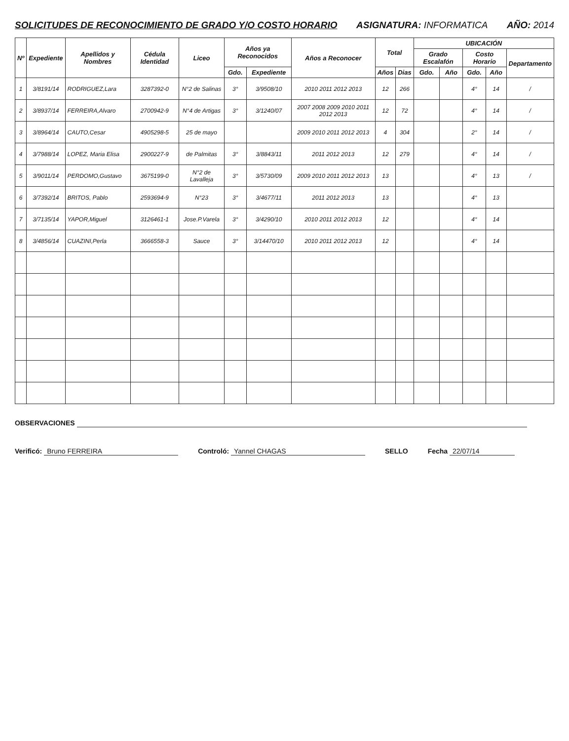SOLICITUDES DE RECONOCIMIENTO DE GRADO Y/O COSTO HORARIO ASIGNATURA: INFORMATICA AÑO: 2014
| Nº | Expediente | Apellidos y Nombres | Cédula Identidad | Liceo | Años ya Reconocidos | | Años a Reconocer | Total | | UBICACIÓN | | | | |
| --- | --- | --- | --- | --- | --- | --- | --- | --- | --- | --- | --- | --- | --- | --- |
| | | | | | | | | | | Grado Escalafón | | Costo Horario | | Departamento |
| | | | | | Gdo. | Expediente | | Años | Dias | Gdo. | Año | Gdo. | Año | |
| 1 | 3/8191/14 | RODRIGUEZ,Lara | 3287392-0 | N°2 de Salinas | 3° | 3/9508/10 | 2010 2011 2012 2013 | 12 | 266 | | | 4° | 14 | / |
| 2 | 3/8937/14 | FERREIRA,Alvaro | 2700942-9 | N°4 de Artigas | 3° | 3/1240/07 | 2007 2008 2009 2010 2011 2012 2013 | 12 | 72 | | | 4° | 14 | / |
| 3 | 3/8964/14 | CAUTO,Cesar | 4905298-5 | 25 de mayo | | | 2009 2010 2011 2012 2013 | 4 | 304 | | | 2° | 14 | / |
| 4 | 3/7988/14 | LOPEZ, Maria Elisa | 2900227-9 | de Palmitas | 3° | 3/8843/11 | 2011 2012 2013 | 12 | 279 | | | 4° | 14 | / |
| 5 | 3/9011/14 | PERDOMO,Gustavo | 3675199-0 | N°2 de Lavalleja | 3° | 3/5730/09 | 2009 2010 2011 2012 2013 | 13 | | | | 4° | 13 | / |
| 6 | 3/7392/14 | BRITOS, Pablo | 2593694-9 | N°23 | 3° | 3/4677/11 | 2011 2012 2013 | 13 | | | | 4° | 13 | |
| 7 | 3/7135/14 | YAPOR,Miguel | 3126461-1 | Jose.P.Varela | 3° | 3/4290/10 | 2010 2011 2012 2013 | 12 | | | | 4° | 14 | |
| 8 | 3/4856/14 | CUAZINI,Perla | 3666558-3 | Sauce | 3° | 3/14470/10 | 2010 2011 2012 2013 | 12 | | | | 4° | 14 | |
OBSERVACIONES
Verificó: Bruno FERREIRA Controló: Yannel CHAGAS SELLO Fecha 22/07/14